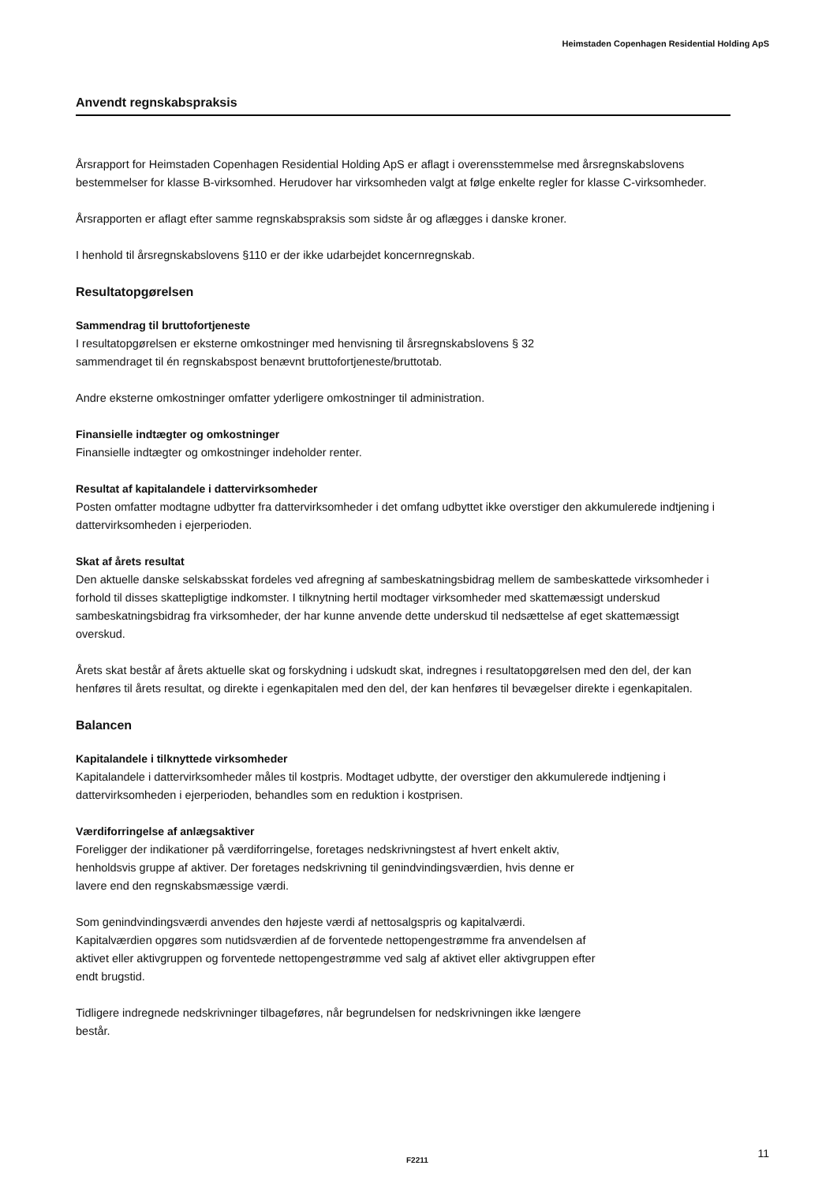Heimstaden Copenhagen Residential Holding ApS
Anvendt regnskabspraksis
Årsrapport for Heimstaden Copenhagen Residential Holding ApS er aflagt i overensstemmelse med årsregnskabslovens bestemmelser for klasse B-virksomhed. Herudover har virksomheden valgt at følge enkelte regler for klasse C-virksomheder.
Årsrapporten er aflagt efter samme regnskabspraksis som sidste år og aflægges i danske kroner.
I henhold til årsregnskabslovens §110 er der ikke udarbejdet koncernregnskab.
Resultatopgørelsen
Sammendrag til bruttofortjeneste
I resultatopgørelsen er eksterne omkostninger med henvisning til årsregnskabslovens § 32
sammendraget til én regnskabspost benævnt bruttofortjeneste/bruttotab.
Andre eksterne omkostninger omfatter yderligere omkostninger til administration.
Finansielle indtægter og omkostninger
Finansielle indtægter og omkostninger indeholder renter.
Resultat af kapitalandele i dattervirksomheder
Posten omfatter modtagne udbytter fra dattervirksomheder i det omfang udbyttet ikke overstiger den akkumulerede indtjening i dattervirksomheden i ejerperioden.
Skat af årets resultat
Den aktuelle danske selskabsskat fordeles ved afregning af sambeskatningsbidrag mellem de sambeskattede virksomheder i forhold til disses skattepligtige indkomster. I tilknytning hertil modtager virksomheder med skattemæssigt underskud sambeskatningsbidrag fra virksomheder, der har kunne anvende dette underskud til nedsættelse af eget skattemæssigt overskud.
Årets skat består af årets aktuelle skat og forskydning i udskudt skat, indregnes i resultatopgørelsen med den del, der kan henføres til årets resultat, og direkte i egenkapitalen med den del, der kan henføres til bevægelser direkte i egenkapitalen.
Balancen
Kapitalandele i tilknyttede virksomheder
Kapitalandele i dattervirksomheder måles til kostpris. Modtaget udbytte, der overstiger den akkumulerede indtjening i dattervirksomheden i ejerperioden, behandles som en reduktion i kostprisen.
Værdiforringelse af anlægsaktiver
Foreligger der indikationer på værdiforringelse, foretages nedskrivningstest af hvert enkelt aktiv,
henholdsvis gruppe af aktiver. Der foretages nedskrivning til genindvindingsværdien, hvis denne er
lavere end den regnskabsmæssige værdi.
Som genindvindingsværdi anvendes den højeste værdi af nettosalgspris og kapitalværdi.
Kapitalværdien opgøres som nutidsværdien af de forventede nettopengestrømme fra anvendelsen af
aktivet eller aktivgruppen og forventede nettopengestrømme ved salg af aktivet eller aktivgruppen efter
endt brugstid.
Tidligere indregnede nedskrivninger tilbageføres, når begrundelsen for nedskrivningen ikke længere
består.
F2211 11